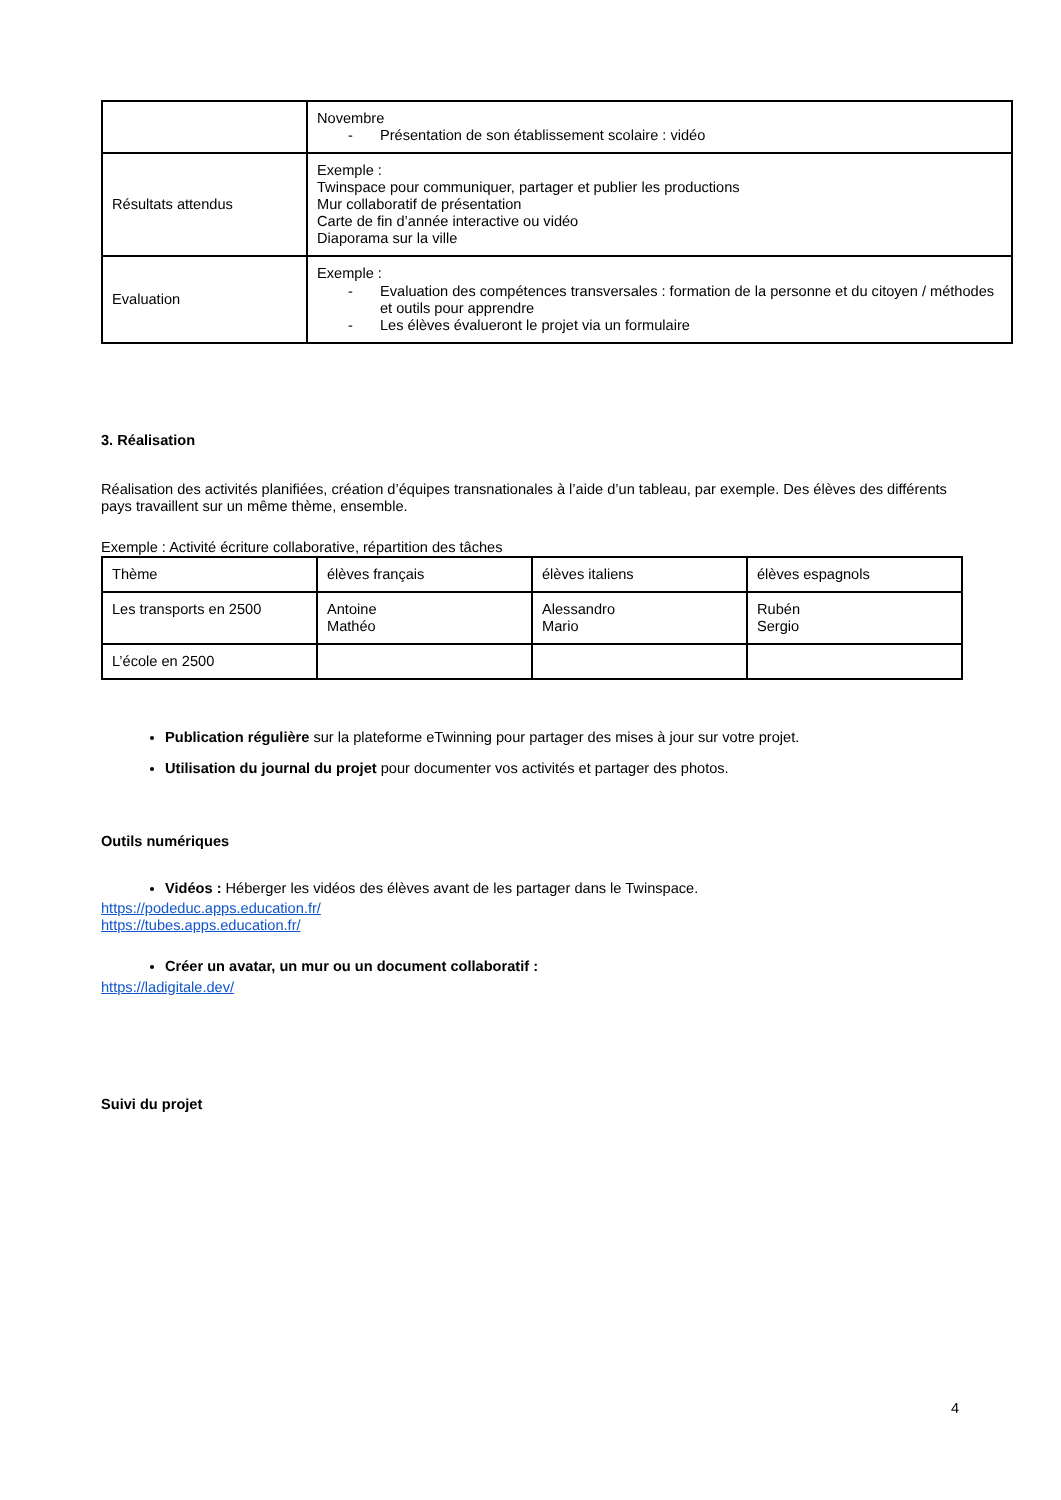| | Novembre - Présentation de son établissement scolaire : vidéo |
| Résultats attendus | Exemple : Twinspace pour communiquer, partager et publier les productions Mur collaboratif de présentation Carte de fin d’année interactive ou vidéo Diaporama sur la ville |
| Evaluation | Exemple : - Evaluation des compétences transversales : formation de la personne et du citoyen / méthodes et outils pour apprendre - Les élèves évalueront le projet via un formulaire |
3. Réalisation
Réalisation des activités planifiées, création d’équipes transnationales à l’aide d’un tableau, par exemple. Des élèves des différents pays travaillent sur un même thème, ensemble.
Exemple : Activité écriture collaborative, répartition des tâches
| Thème | élèves français | élèves italiens | élèves espagnols |
| Les transports en 2500 | Antoine Mathéo | Alessandro Mario | Rubén Sergio |
| L’école en 2500 | | | |
Publication régulière sur la plateforme eTwinning pour partager des mises à jour sur votre projet.
Utilisation du journal du projet pour documenter vos activités et partager des photos.
Outils numériques
Vidéos : Héberger les vidéos des élèves avant de les partager dans le Twinspace.
https://podeduc.apps.education.fr/
https://tubes.apps.education.fr/
Créer un avatar, un mur ou un document collaboratif :
https://ladigitale.dev/
Suivi du projet
4